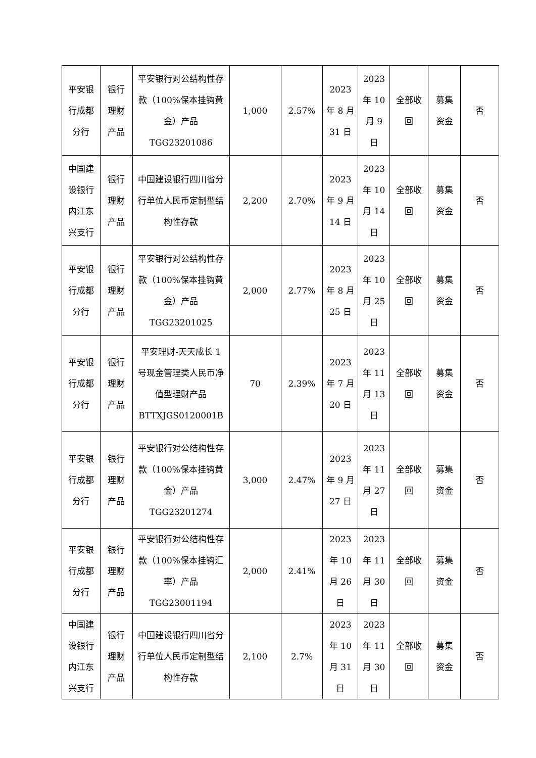| 平安银行成都分行 | 银行理财产品 | 平安银行对公结构性存款（100%保本挂钩黄金）产品 TGG23201086 | 1,000 | 2.57% | 2023 年 8 月 31 日 | 2023 年 10 月 9 日 | 全部收回 | 募集资金 | 否 |
| 中国建设银行内江东兴支行 | 银行理财产品 | 中国建设银行四川省分行单位人民币定制型结构性存款 | 2,200 | 2.70% | 2023 年 9 月 14 日 | 2023 年 10 月 14 日 | 全部收回 | 募集资金 | 否 |
| 平安银行成都分行 | 银行理财产品 | 平安银行对公结构性存款（100%保本挂钩黄金）产品 TGG23201025 | 2,000 | 2.77% | 2023 年 8 月 25 日 | 2023 年 10 月 25 日 | 全部收回 | 募集资金 | 否 |
| 平安银行成都分行 | 银行理财产品 | 平安理财-天天成长 1 号现金管理类人民币净值型理财产品 BTTXJGS0120001B | 70 | 2.39% | 2023 年 7 月 20 日 | 2023 年 11 月 13 日 | 全部收回 | 募集资金 | 否 |
| 平安银行成都分行 | 银行理财产品 | 平安银行对公结构性存款（100%保本挂钩黄金）产品 TGG23201274 | 3,000 | 2.47% | 2023 年 9 月 27 日 | 2023 年 11 月 27 日 | 全部收回 | 募集资金 | 否 |
| 平安银行成都分行 | 银行理财产品 | 平安银行对公结构性存款（100%保本挂钩汇率）产品 TGG23001194 | 2,000 | 2.41% | 2023 年 10 月 26 日 | 2023 年 11 月 30 日 | 全部收回 | 募集资金 | 否 |
| 中国建设银行内江东兴支行 | 银行理财产品 | 中国建设银行四川省分行单位人民币定制型结构性存款 | 2,100 | 2.7% | 2023 年 10 月 31 日 | 2023 年 11 月 30 日 | 全部收回 | 募集资金 | 否 |